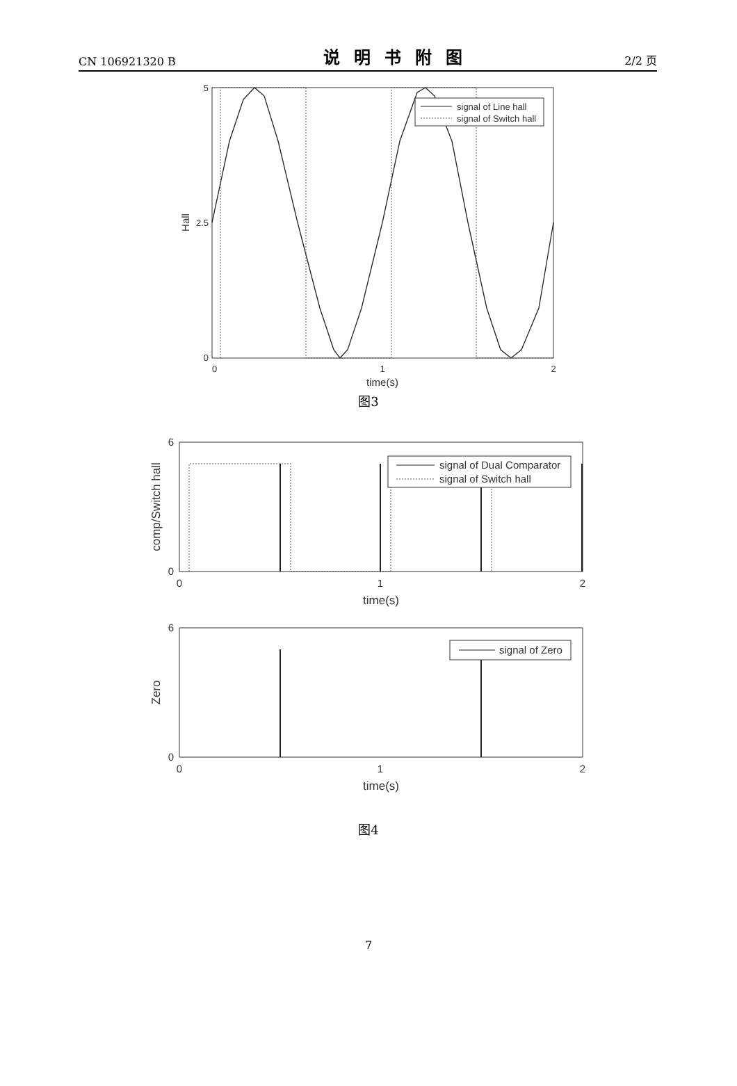CN 106921320 B 说明书附图 2/2 页
signal of Line hall
signal of Switch hall
5
2.5
0
0
1
2
time(s)
Hall
图3
signal of Dual Comparator
signal of Switch hall
6
0
0
1
2
time(s)
comp/Switch hall
signal of Zero
6
0
0
1
2
time(s)
Zero
图4
7